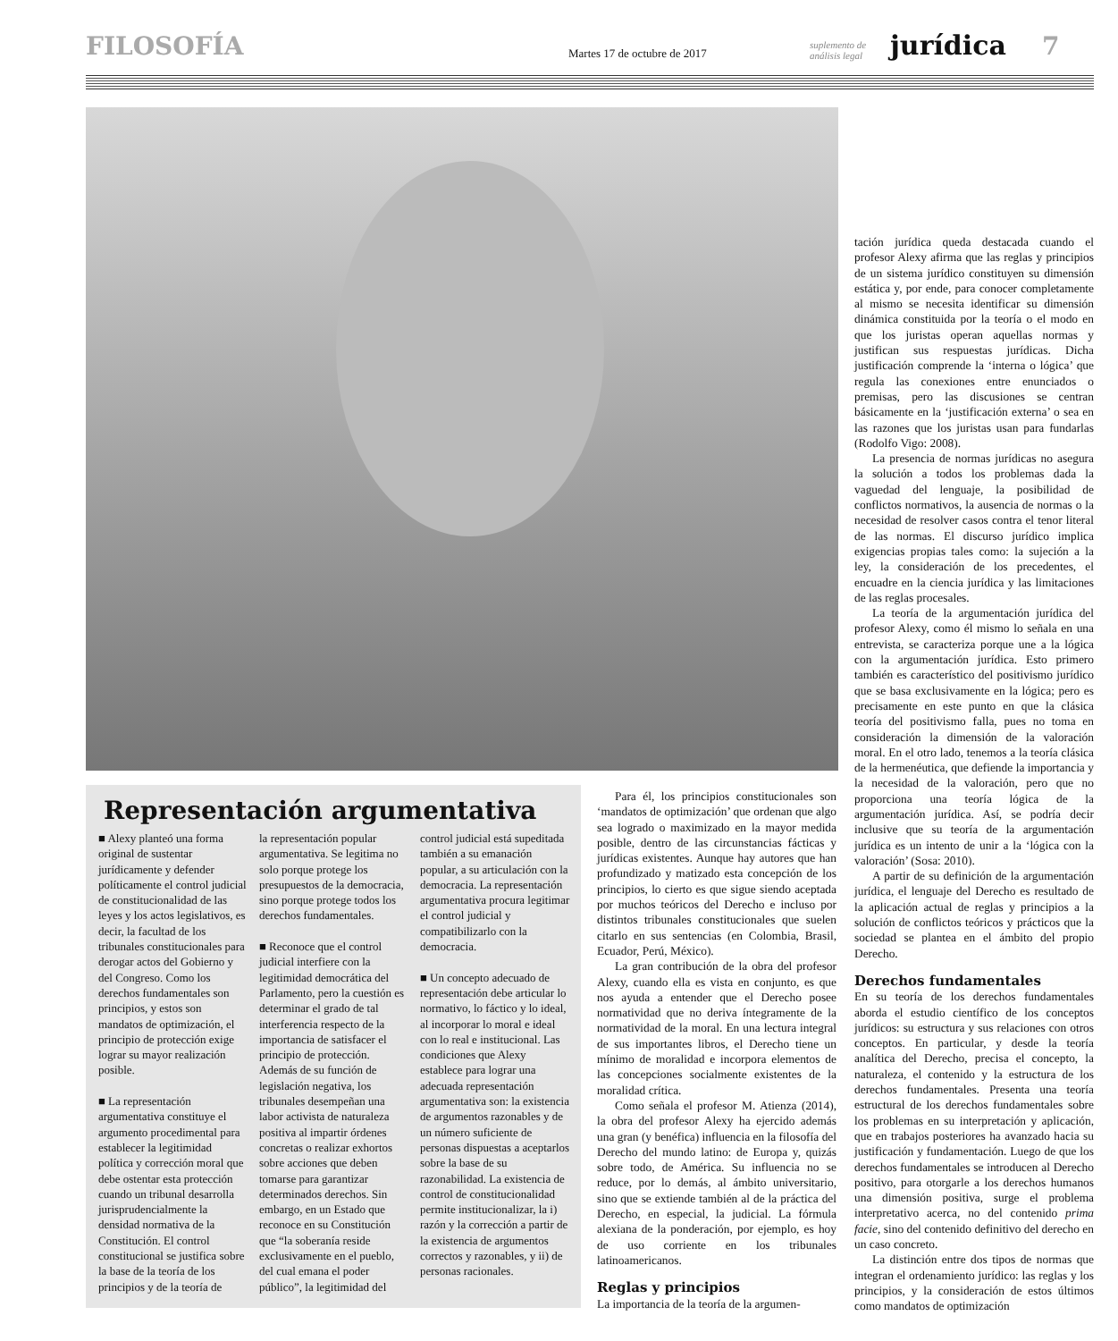FILOSOFÍA
Martes 17 de octubre de 2017
suplemento de análisis legal
jurídica
7
Representación argumentativa
■ Alexy planteó una forma original de sustentar jurídicamente y defender políticamente el control judicial de constitucionalidad de las leyes y los actos legislativos, es decir, la facultad de los tribunales constitucionales para derogar actos del Gobierno y del Congreso. Como los derechos fundamentales son principios, y estos son mandatos de optimización, el principio de protección exige lograr su mayor realización posible.
■ La representación argumentativa constituye el argumento procedimental para establecer la legitimidad política y corrección moral que debe ostentar esta protección cuando un tribunal desarrolla jurisprudencialmente la densidad normativa de la Constitución. El control constitucional se justifica sobre la base de la teoría de los principios y de la teoría de
la representación popular argumentativa. Se legitima no solo porque protege los presupuestos de la democracia, sino porque protege todos los derechos fundamentales.
■ Reconoce que el control judicial interfiere con la legitimidad democrática del Parlamento, pero la cuestión es determinar el grado de tal interferencia respecto de la importancia de satisfacer el principio de protección. Además de su función de legislación negativa, los tribunales desempeñan una labor activista de naturaleza positiva al impartir órdenes concretas o realizar exhortos sobre acciones que deben tomarse para garantizar determinados derechos. Sin embargo, en un Estado que reconoce en su Constitución que “la soberanía reside exclusivamente en el pueblo, del cual emana el poder público”, la legitimidad del
control judicial está supeditada también a su emanación popular, a su articulación con la democracia. La representación argumentativa procura legitimar el control judicial y compatibilizarlo con la democracia.
■ Un concepto adecuado de representación debe articular lo normativo, lo fáctico y lo ideal, al incorporar lo moral e ideal con lo real e institucional. Las condiciones que Alexy establece para lograr una adecuada representación argumentativa son: la existencia de argumentos razonables y de un número suficiente de personas dispuestas a aceptarlos sobre la base de su razonabilidad. La existencia de control de constitucionalidad permite institucionalizar, la i) razón y la corrección a partir de la existencia de argumentos correctos y razonables, y ii) de personas racionales.
Para él, los principios constitucionales son ‘mandatos de optimización’ que ordenan que algo sea logrado o maximizado en la mayor medida posible, dentro de las circunstancias fácticas y jurídicas existentes. Aunque hay autores que han profundizado y matizado esta concepción de los principios, lo cierto es que sigue siendo aceptada por muchos teóricos del Derecho e incluso por distintos tribunales constitucionales que suelen citarlo en sus sentencias (en Colombia, Brasil, Ecuador, Perú, México).
La gran contribución de la obra del profesor Alexy, cuando ella es vista en conjunto, es que nos ayuda a entender que el Derecho posee normatividad que no deriva íntegramente de la normatividad de la moral. En una lectura integral de sus importantes libros, el Derecho tiene un mínimo de moralidad e incorpora elementos de las concepciones socialmente existentes de la moralidad crítica.
Como señala el profesor M. Atienza (2014), la obra del profesor Alexy ha ejercido además una gran (y benéfica) influencia en la filosofía del Derecho del mundo latino: de Europa y, quizás sobre todo, de América. Su influencia no se reduce, por lo demás, al ámbito universitario, sino que se extiende también al de la práctica del Derecho, en especial, la judicial. La fórmula alexiana de la ponderación, por ejemplo, es hoy de uso corriente en los tribunales latinoamericanos.
Reglas y principios
La importancia de la teoría de la argumen-
tación jurídica queda destacada cuando el profesor Alexy afirma que las reglas y principios de un sistema jurídico constituyen su dimensión estática y, por ende, para conocer completamente al mismo se necesita identificar su dimensión dinámica constituida por la teoría o el modo en que los juristas operan aquellas normas y justifican sus respuestas jurídicas. Dicha justificación comprende la ‘interna o lógica’ que regula las conexiones entre enunciados o premisas, pero las discusiones se centran básicamente en la ‘justificación externa’ o sea en las razones que los juristas usan para fundarlas (Rodolfo Vigo: 2008).
La presencia de normas jurídicas no asegura la solución a todos los problemas dada la vaguedad del lenguaje, la posibilidad de conflictos normativos, la ausencia de normas o la necesidad de resolver casos contra el tenor literal de las normas. El discurso jurídico implica exigencias propias tales como: la sujeción a la ley, la consideración de los precedentes, el encuadre en la ciencia jurídica y las limitaciones de las reglas procesales.
La teoría de la argumentación jurídica del profesor Alexy, como él mismo lo señala en una entrevista, se caracteriza porque une a la lógica con la argumentación jurídica. Esto primero también es característico del positivismo jurídico que se basa exclusivamente en la lógica; pero es precisamente en este punto en que la clásica teoría del positivismo falla, pues no toma en consideración la dimensión de la valoración moral. En el otro lado, tenemos a la teoría clásica de la hermenéutica, que defiende la importancia y la necesidad de la valoración, pero que no proporciona una teoría lógica de la argumentación jurídica. Así, se podría decir inclusive que su teoría de la argumentación jurídica es un intento de unir a la ‘lógica con la valoración’ (Sosa: 2010).
A partir de su definición de la argumentación jurídica, el lenguaje del Derecho es resultado de la aplicación actual de reglas y principios a la solución de conflictos teóricos y prácticos que la sociedad se plantea en el ámbito del propio Derecho.
Derechos fundamentales
En su teoría de los derechos fundamentales aborda el estudio científico de los conceptos jurídicos: su estructura y sus relaciones con otros conceptos. En particular, y desde la teoría analítica del Derecho, precisa el concepto, la naturaleza, el contenido y la estructura de los derechos fundamentales. Presenta una teoría estructural de los derechos fundamentales sobre los problemas en su interpretación y aplicación, que en trabajos posteriores ha avanzado hacia su justificación y fundamentación. Luego de que los derechos fundamentales se introducen al Derecho positivo, para otorgarle a los derechos humanos una dimensión positiva, surge el problema interpretativo acerca, no del contenido prima facie, sino del contenido definitivo del derecho en un caso concreto.
La distinción entre dos tipos de normas que integran el ordenamiento jurídico: las reglas y los principios, y la consideración de estos últimos como mandatos de optimización